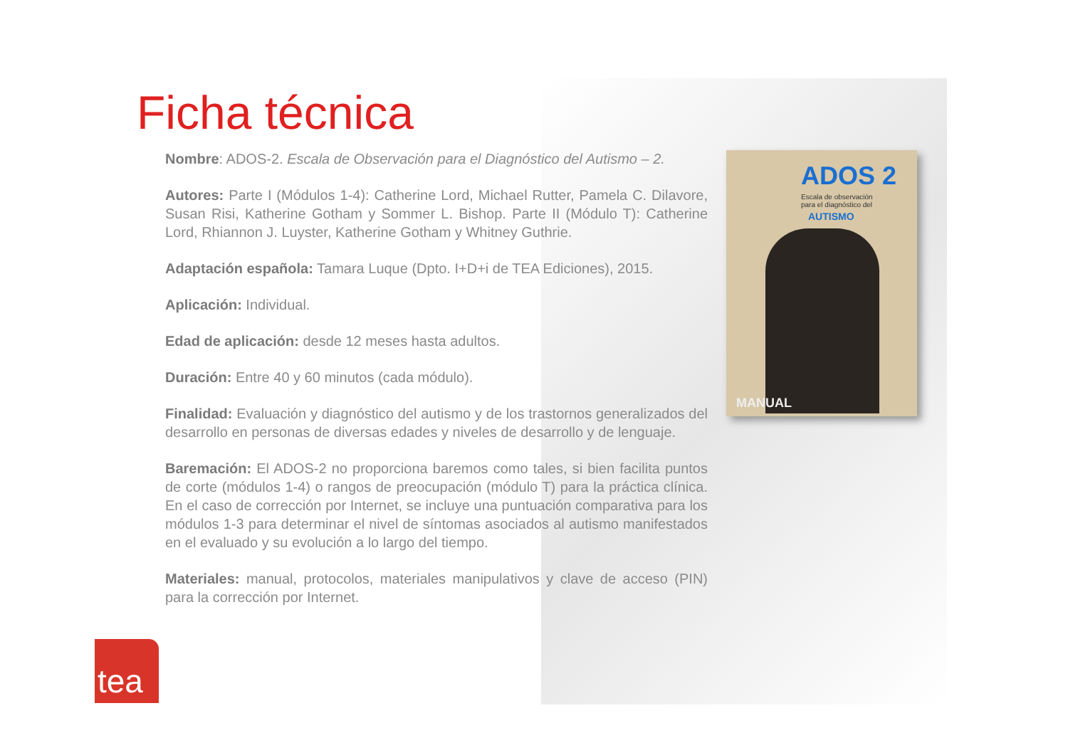Ficha técnica
Nombre: ADOS-2. Escala de Observación para el Diagnóstico del Autismo – 2.
Autores: Parte I (Módulos 1-4): Catherine Lord, Michael Rutter, Pamela C. Dilavore, Susan Risi, Katherine Gotham y Sommer L. Bishop. Parte II (Módulo T): Catherine Lord, Rhiannon J. Luyster, Katherine Gotham y Whitney Guthrie.
Adaptación española: Tamara Luque (Dpto. I+D+i de TEA Ediciones), 2015.
Aplicación: Individual.
Edad de aplicación: desde 12 meses hasta adultos.
Duración: Entre 40 y 60 minutos (cada módulo).
Finalidad: Evaluación y diagnóstico del autismo y de los trastornos generalizados del desarrollo en personas de diversas edades y niveles de desarrollo y de lenguaje.
Baremación: El ADOS-2 no proporciona baremos como tales, si bien facilita puntos de corte (módulos 1-4) o rangos de preocupación (módulo T) para la práctica clínica. En el caso de corrección por Internet, se incluye una puntuación comparativa para los módulos 1-3 para determinar el nivel de síntomas asociados al autismo manifestados en el evaluado y su evolución a lo largo del tiempo.
Materiales: manual, protocolos, materiales manipulativos y clave de acceso (PIN) para la corrección por Internet.
ADOS 2
Escala de observación
para el diagnóstico del
AUTISMO
MANUAL
tea